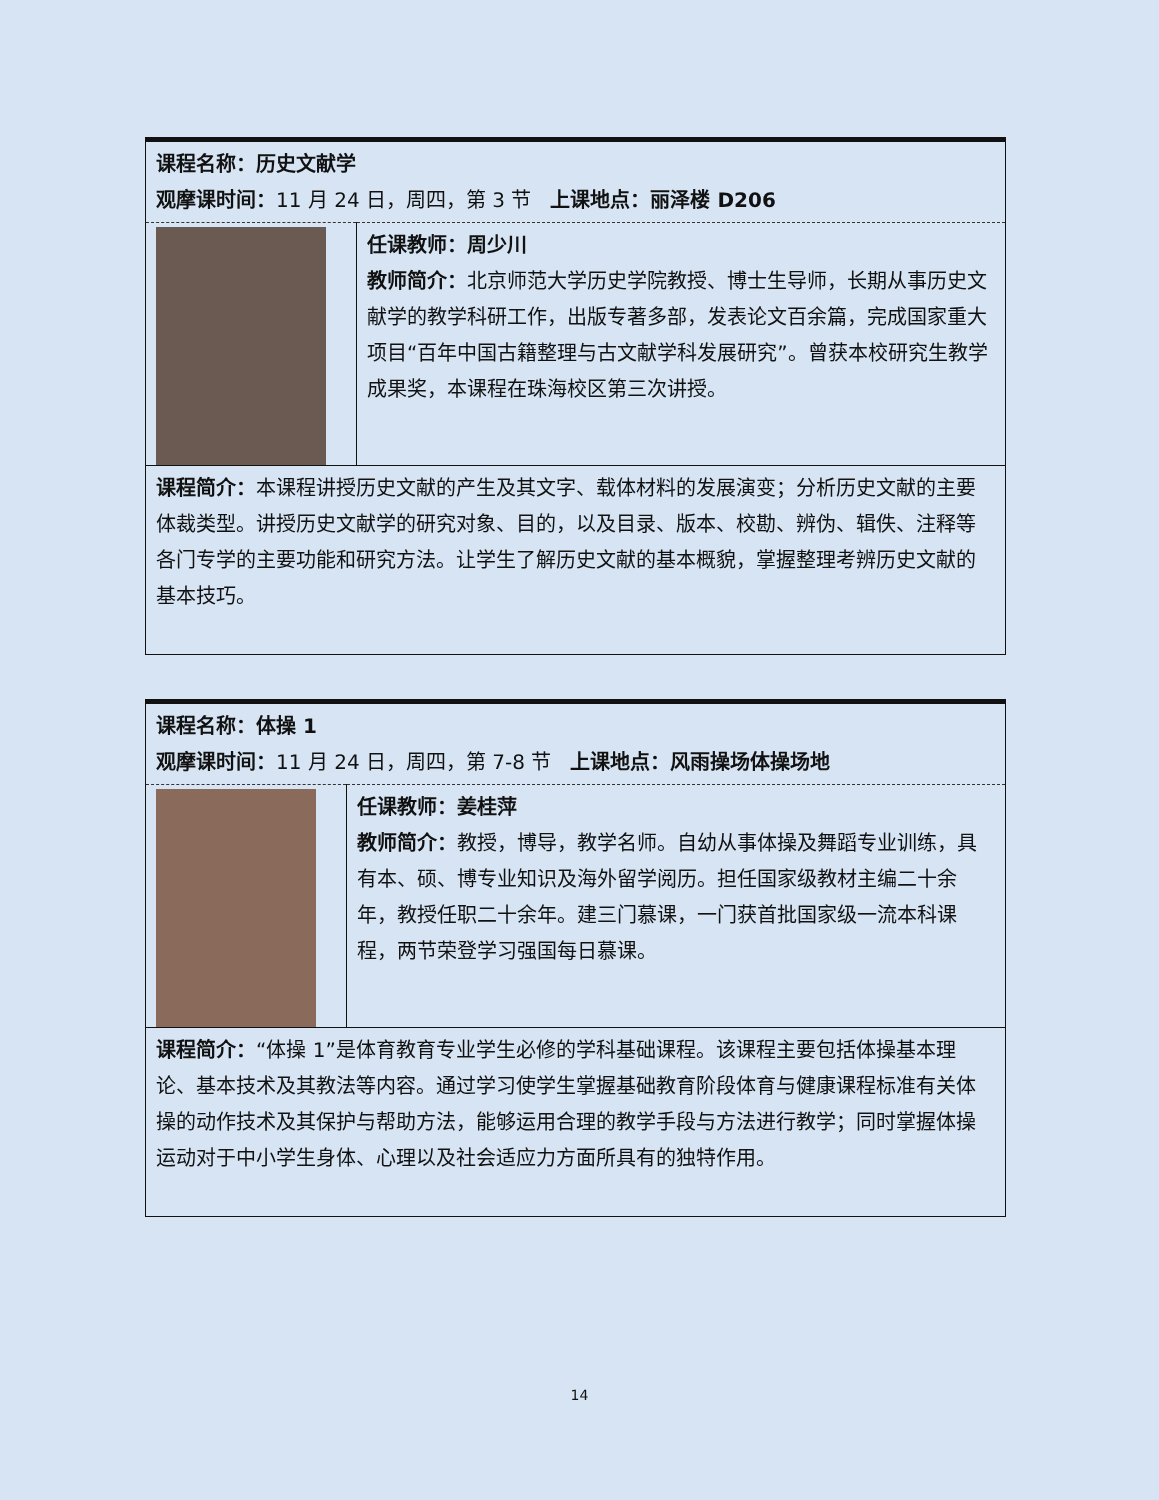| 课程名称：历史文献学 观摩课时间： 11 月 24 日，周四，第 3 节 上课地点：丽泽楼 D206 | |
| | 任课教师：周少川 教师简介： 北京师范大学历史学院教授、博士生导师，长期从事历史文献学的教学科研工作，出版专著多部，发表论文百余篇，完成国家重大项目“百年中国古籍整理与古文献学科发展研究”。曾获本校研究生教学成果奖，本课程在珠海校区第三次讲授。 |
| 课程简介： 本课程讲授历史文献的产生及其文字、载体材料的发展演变；分析历史文献的主要体裁类型。讲授历史文献学的研究对象、目的，以及目录、版本、校勘、辨伪、辑佚、注释等各门专学的主要功能和研究方法。让学生了解历史文献的基本概貌，掌握整理考辨历史文献的基本技巧。 | |
| 课程名称：体操 1 观摩课时间： 11 月 24 日，周四，第 7-8 节 上课地点：风雨操场体操场地 | |
| | 任课教师：姜桂萍 教师简介： 教授，博导，教学名师。自幼从事体操及舞蹈专业训练，具有本、硕、博专业知识及海外留学阅历。担任国家级教材主编二十余年，教授任职二十余年。建三门慕课，一门获首批国家级一流本科课程，两节荣登学习强国每日慕课。 |
| 课程简介： “体操 1”是体育教育专业学生必修的学科基础课程。该课程主要包括体操基本理论、基本技术及其教法等内容。通过学习使学生掌握基础教育阶段体育与健康课程标准有关体操的动作技术及其保护与帮助方法，能够运用合理的教学手段与方法进行教学；同时掌握体操运动对于中小学生身体、心理以及社会适应力方面所具有的独特作用。 | |
14